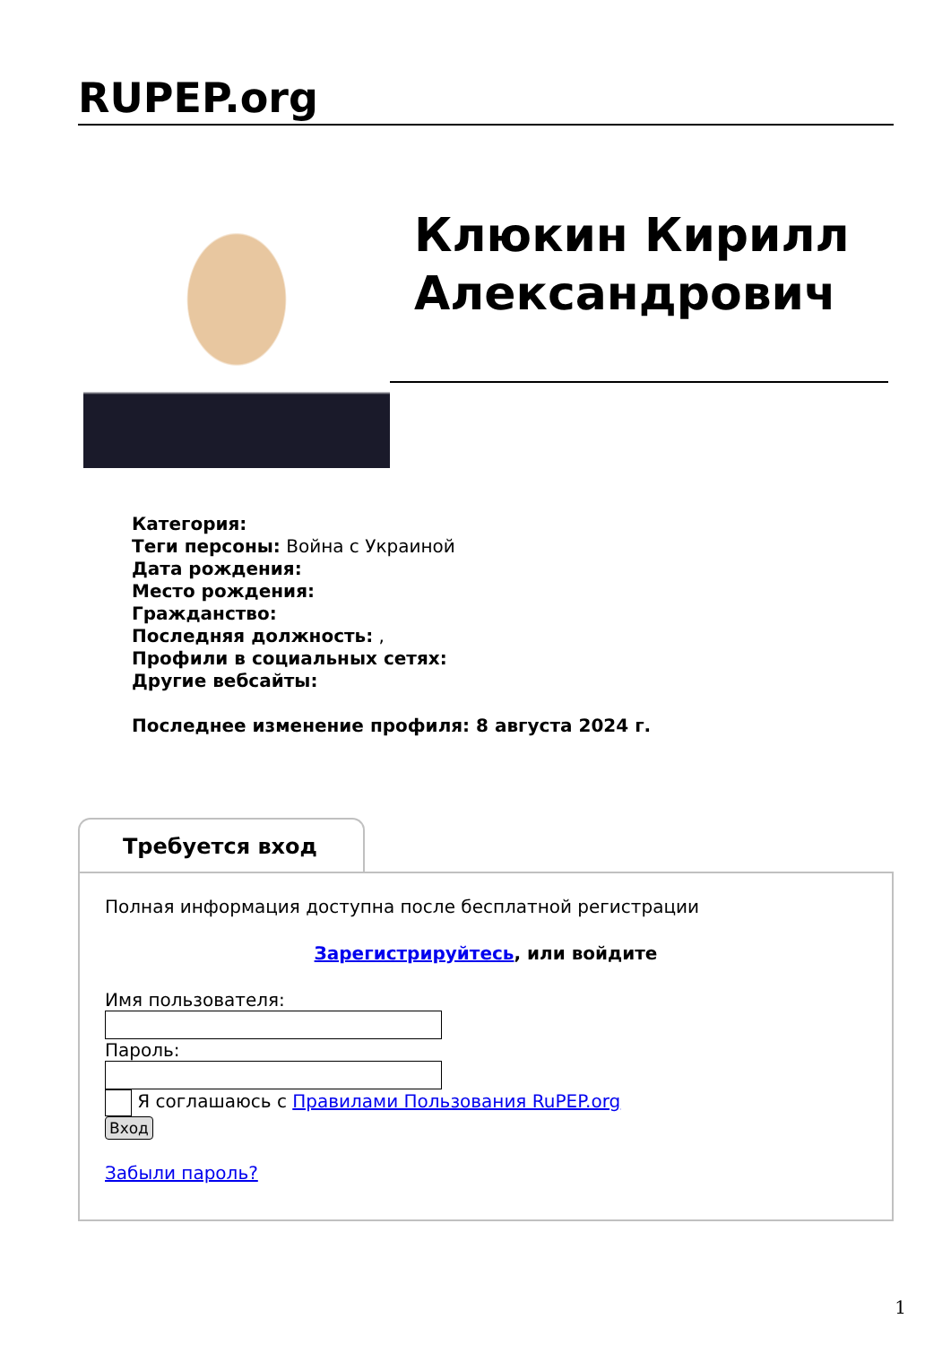RUPEP.org
Клюкин Кирилл Александрович
Категория:
Теги персоны: Война с Украиной
Дата рождения:
Место рождения:
Гражданство:
Последняя должность: ,
Профили в социальных сетях:
Другие вебсайты:
Последнее изменение профиля: 8 августа 2024 г.
Требуется вход
Полная информация доступна после бесплатной регистрации
Зарегистрируйтесь, или войдите
Имя пользователя:Пароль:
Я соглашаюсь с Правилами Пользования RuPEP.org
Вход
Забыли пароль?
1